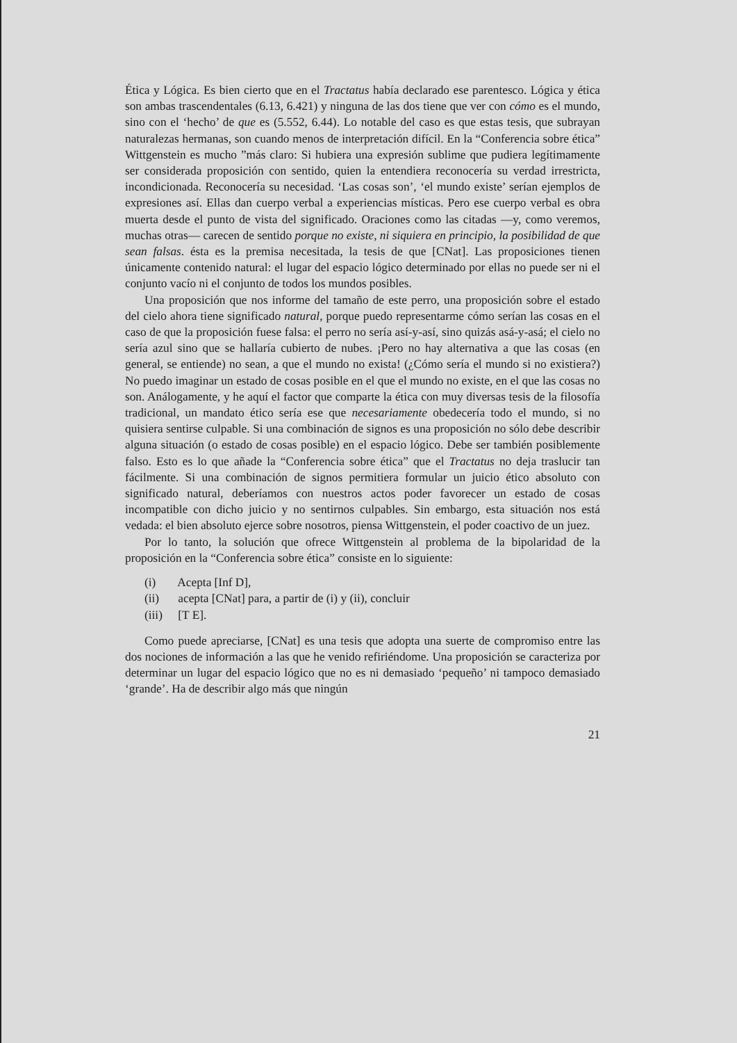Ética y Lógica. Es bien cierto que en el Tractatus había declarado ese parentesco. Lógica y ética son ambas trascendentales (6.13, 6.421) y ninguna de las dos tiene que ver con cómo es el mundo, sino con el ‘hecho’ de que es (5.552, 6.44). Lo notable del caso es que estas tesis, que subrayan naturalezas hermanas, son cuando menos de interpretación difícil. En la “Conferencia sobre ética” Wittgenstein es mucho ”más claro: Si hubiera una expresión sublime que pudiera legítimamente ser considerada proposición con sentido, quien la entendiera reconocería su verdad irrestricta, incondicionada. Reconocería su necesidad. ‘Las cosas son’, ‘el mundo existe’ serían ejemplos de expresiones así. Ellas dan cuerpo verbal a experiencias místicas. Pero ese cuerpo verbal es obra muerta desde el punto de vista del significado. Oraciones como las citadas —y, como veremos, muchas otras— carecen de sentido porque no existe, ni siquiera en principio, la posibilidad de que sean falsas. ésta es la premisa necesitada, la tesis de que [CNat]. Las proposiciones tienen únicamente contenido natural: el lugar del espacio lógico determinado por ellas no puede ser ni el conjunto vacío ni el conjunto de todos los mundos posibles.
Una proposición que nos informe del tamaño de este perro, una proposición sobre el estado del cielo ahora tiene significado natural, porque puedo representarme cómo serían las cosas en el caso de que la proposición fuese falsa: el perro no sería así-y-así, sino quizás asá-y-asá; el cielo no sería azul sino que se hallaría cubierto de nubes. ¡Pero no hay alternativa a que las cosas (en general, se entiende) no sean, a que el mundo no exista! (¿Cómo sería el mundo si no existiera?) No puedo imaginar un estado de cosas posible en el que el mundo no existe, en el que las cosas no son. Análogamente, y he aquí el factor que comparte la ética con muy diversas tesis de la filosofía tradicional, un mandato ético sería ese que necesariamente obedecería todo el mundo, si no quisiera sentirse culpable. Si una combinación de signos es una proposición no sólo debe describir alguna situación (o estado de cosas posible) en el espacio lógico. Debe ser también posiblemente falso. Esto es lo que añade la “Conferencia sobre ética” que el Tractatus no deja traslucir tan fácilmente. Si una combinación de signos permitiera formular un juicio ético absoluto con significado natural, deberíamos con nuestros actos poder favorecer un estado de cosas incompatible con dicho juicio y no sentirnos culpables. Sin embargo, esta situación nos está vedada: el bien absoluto ejerce sobre nosotros, piensa Wittgenstein, el poder coactivo de un juez.
Por lo tanto, la solución que ofrece Wittgenstein al problema de la bipolaridad de la proposición en la “Conferencia sobre ética” consiste en lo siguiente:
(i) Acepta [Inf D],
(ii) acepta [CNat] para, a partir de (i) y (ii), concluir
(iii) [T E].
Como puede apreciarse, [CNat] es una tesis que adopta una suerte de compromiso entre las dos nociones de información a las que he venido refiriéndome. Una proposición se caracteriza por determinar un lugar del espacio lógico que no es ni demasiado ‘pequeño’ ni tampoco demasiado ‘grande’. Ha de describir algo más que ningún
21